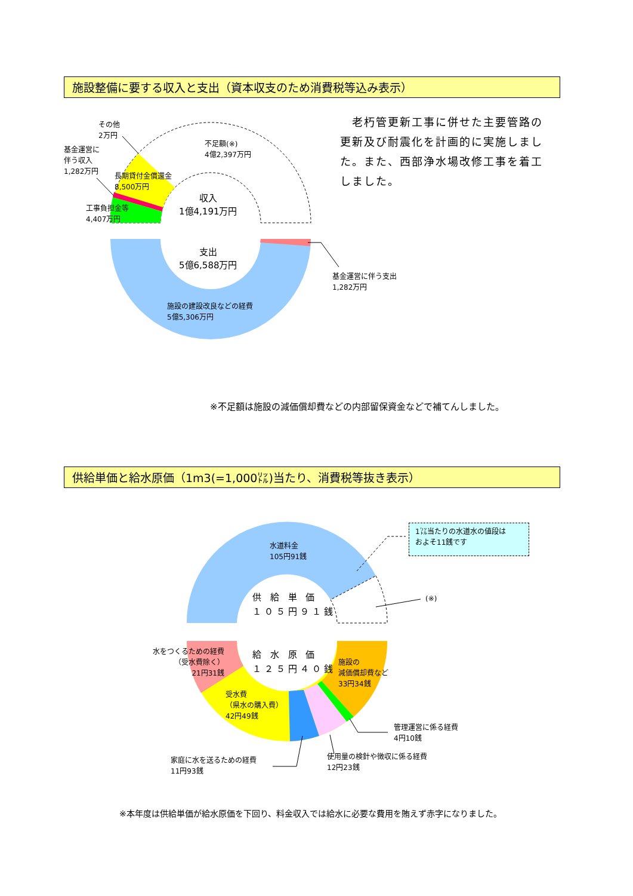施設整備に要する収入と支出（資本収支のため消費税等込み表示）
その他
2万円
基金運営に
伴う収入
1,282万円
不足額(※)
4億2,397万円
長期貸付金償還金
8,500万円
工事負担金等
4,407万円
収入
1億4,191万円
支出
5億6,588万円
基金運営に伴う支出
1,282万円
施設の建設改良などの経費
5億5,306万円
　老朽管更新工事に併せた主要管路の更新及び耐震化を計画的に実施しました。また、西部浄水場改修工事を着工しました。
※不足額は施設の減価償却費などの内部留保資金などで補てんしました。
供給単価と給水原価（1m3(=1,000㍑)当たり、消費税等抜き表示）
水道料金
105円91銭
1㍑当たりの水道水の値段は
およそ11銭です
(※)
供 給 単 価
１０５円９１銭
給 水 原 価
１２５円４０銭
水をつくるための経費
（受水費除く）
21円31銭
施設の
減価償却費など
33円34銭
受水費
（県水の購入費）
42円49銭
管理運営に係る経費
4円10銭
使用量の検針や徴収に係る経費
12円23銭
家庭に水を送るための経費
11円93銭
※本年度は供給単価が給水原価を下回り、料金収入では給水に必要な費用を賄えず赤字になりました。